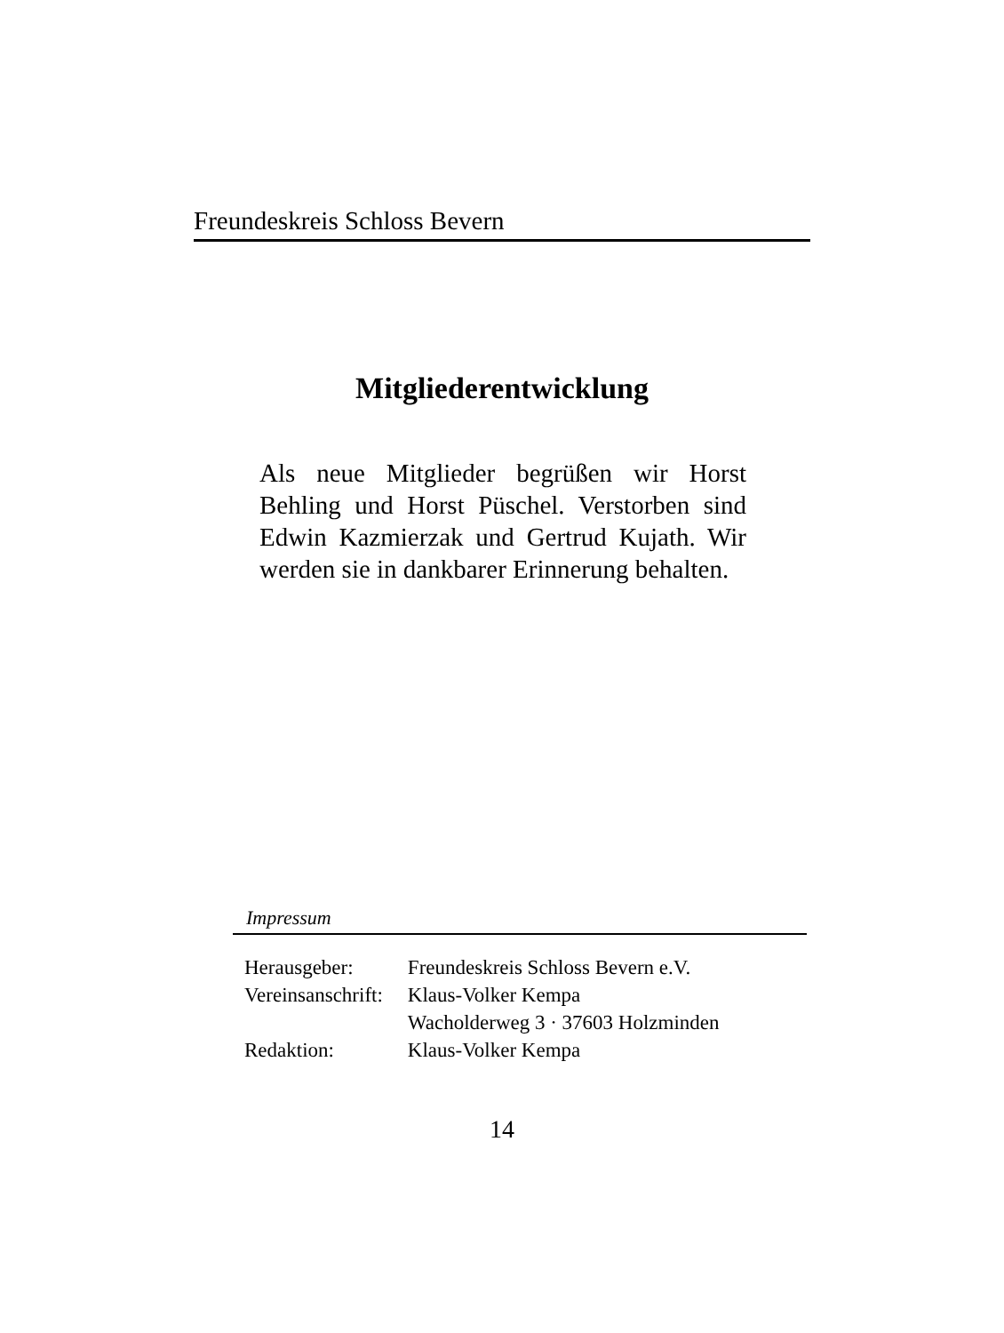Freundeskreis Schloss Bevern
Mitgliederentwicklung
Als neue Mitglieder begrüßen wir Horst Behling und Horst Püschel. Verstorben sind Edwin Kazmierzak und Gertrud Kujath. Wir werden sie in dankbarer Erinnerung behalten.
Impressum
| Herausgeber: | Freundeskreis Schloss Bevern e.V. |
| Vereinsanschrift: | Klaus-Volker Kempa |
| | Wacholderweg 3 · 37603 Holzminden |
| Redaktion: | Klaus-Volker Kempa |
14